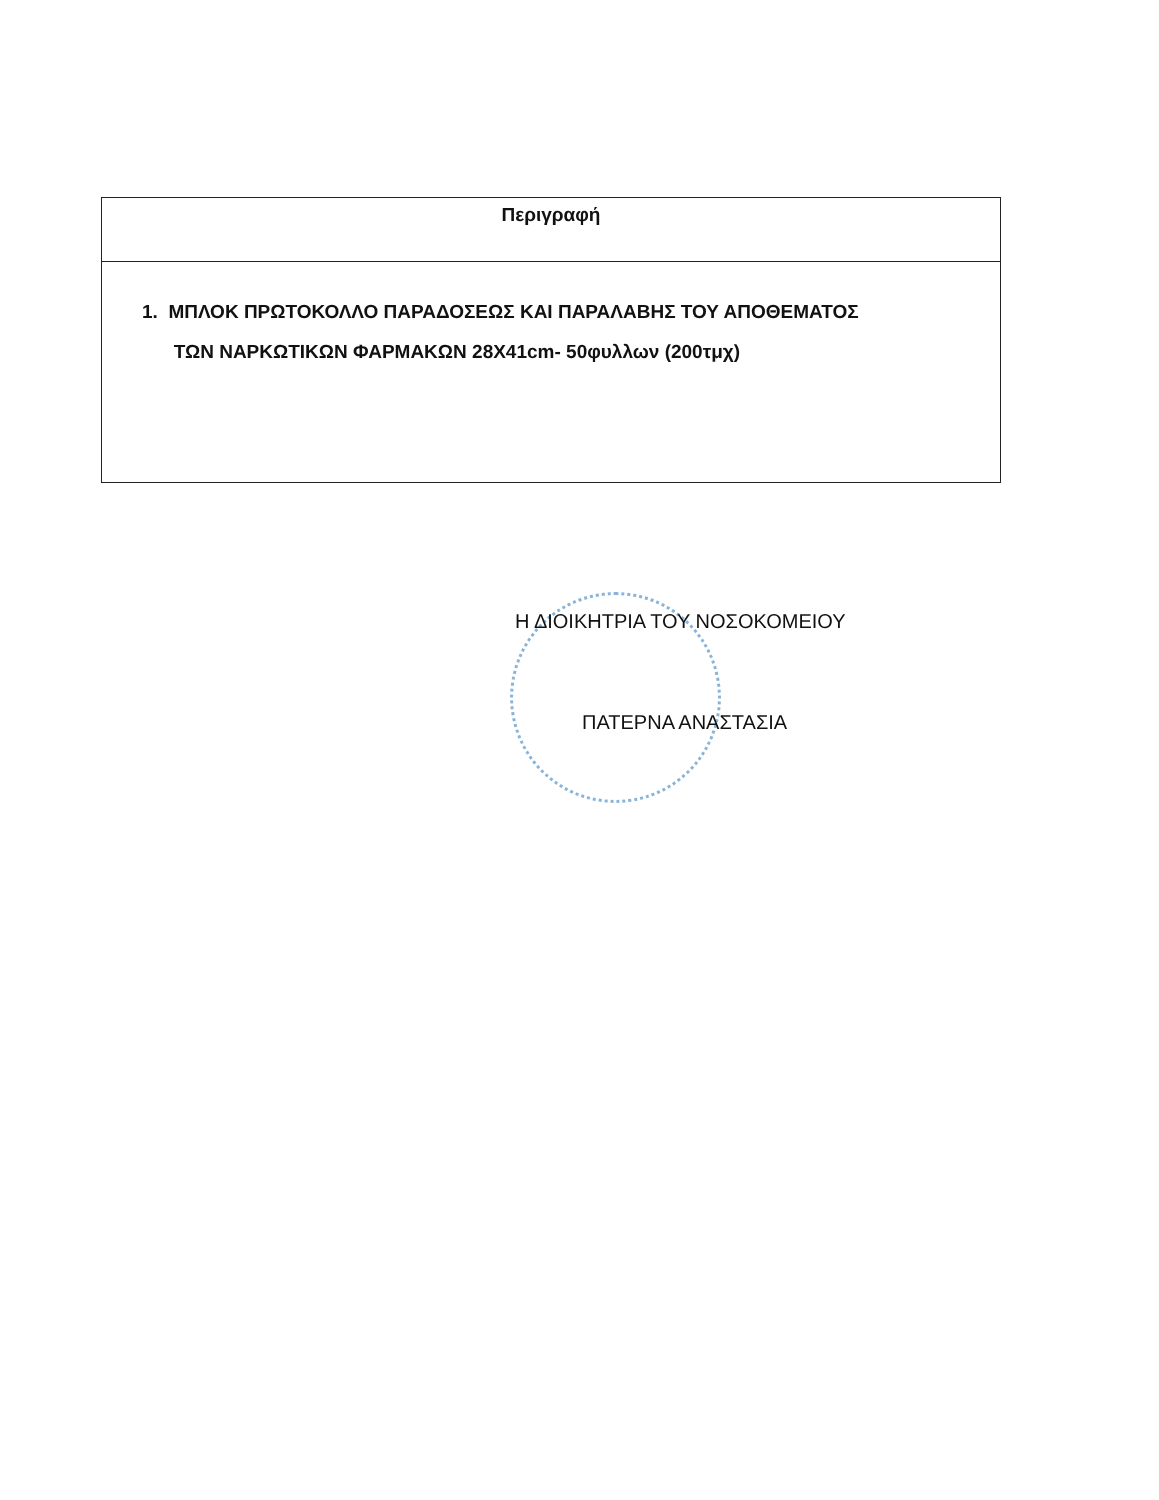| Περιγραφή |
| --- |
| 1. ΜΠΛΟΚ ΠΡΩΤΟΚΟΛΛΟ ΠΑΡΑΔΟΣΕΩΣ ΚΑΙ ΠΑΡΑΛΑΒΗΣ ΤΟΥ ΑΠΟΘΕΜΑΤΟΣ ΤΩΝ ΝΑΡΚΩΤΙΚΩΝ ΦΑΡΜΑΚΩΝ 28X41cm- 50φυλλων (200τμχ) |
Η ΔΙΟΙΚΗΤΡΙΑ ΤΟΥ ΝΟΣΟΚΟΜΕΙΟΥ
ΠΑΤΕΡΝΑ ΑΝΑΣΤΑΣΙΑ